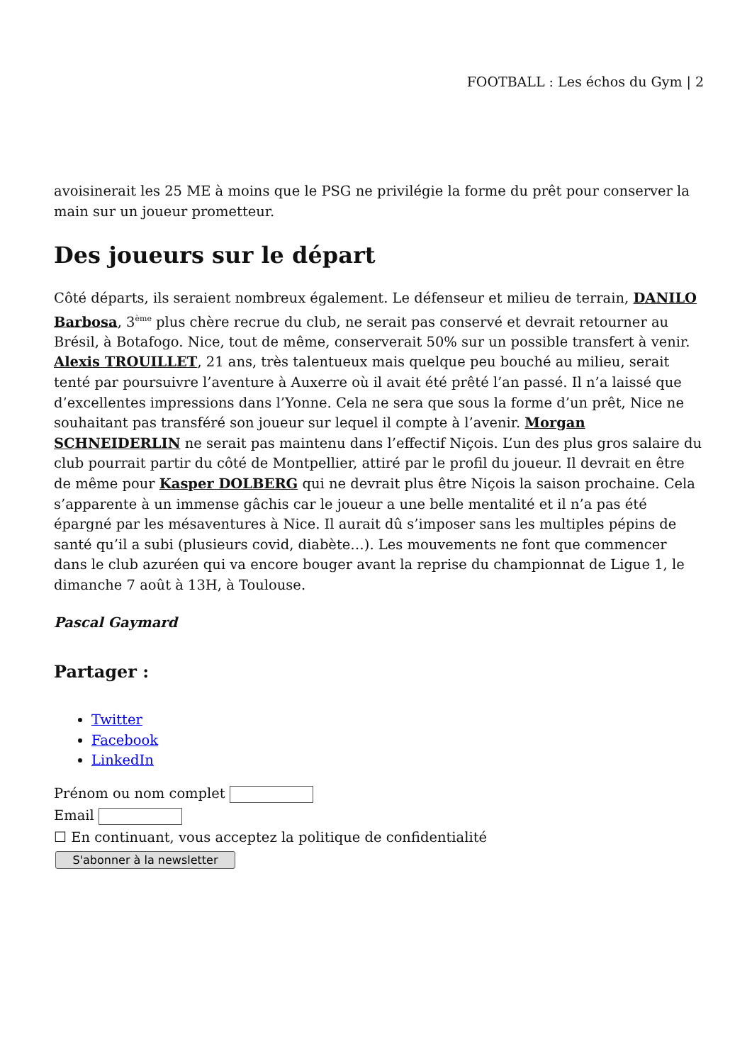FOOTBALL : Les échos du Gym | 2
avoisinerait les 25 ME à moins que le PSG ne privilégie la forme du prêt pour conserver la main sur un joueur prometteur.
Des joueurs sur le départ
Côté départs, ils seraient nombreux également. Le défenseur et milieu de terrain, DANILO Barbosa, 3<sup>ème</sup> plus chère recrue du club, ne serait pas conservé et devrait retourner au Brésil, à Botafogo. Nice, tout de même, conserverait 50% sur un possible transfert à venir. Alexis TROUILLET, 21 ans, très talentueux mais quelque peu bouché au milieu, serait tenté par poursuivre l’aventure à Auxerre où il avait été prêté l’an passé. Il n’a laissé que d’excellentes impressions dans l’Yonne. Cela ne sera que sous la forme d’un prêt, Nice ne souhaitant pas transféré son joueur sur lequel il compte à l’avenir. Morgan SCHNEIDERLIN ne serait pas maintenu dans l’effectif Niçois. L’un des plus gros salaire du club pourrait partir du côté de Montpellier, attiré par le profil du joueur. Il devrait en être de même pour Kasper DOLBERG qui ne devrait plus être Niçois la saison prochaine. Cela s’apparente à un immense gâchis car le joueur a une belle mentalité et il n’a pas été épargné par les mésaventures à Nice. Il aurait dû s’imposer sans les multiples pépins de santé qu’il a subi (plusieurs covid, diabète…). Les mouvements ne font que commencer dans le club azuréen qui va encore bouger avant la reprise du championnat de Ligue 1, le dimanche 7 août à 13H, à Toulouse.
Pascal Gaymard
Partager :
Twitter
Facebook
LinkedIn
Prénom ou nom complet
Email
☐ En continuant, vous acceptez la politique de confidentialité
S'abonner à la newsletter